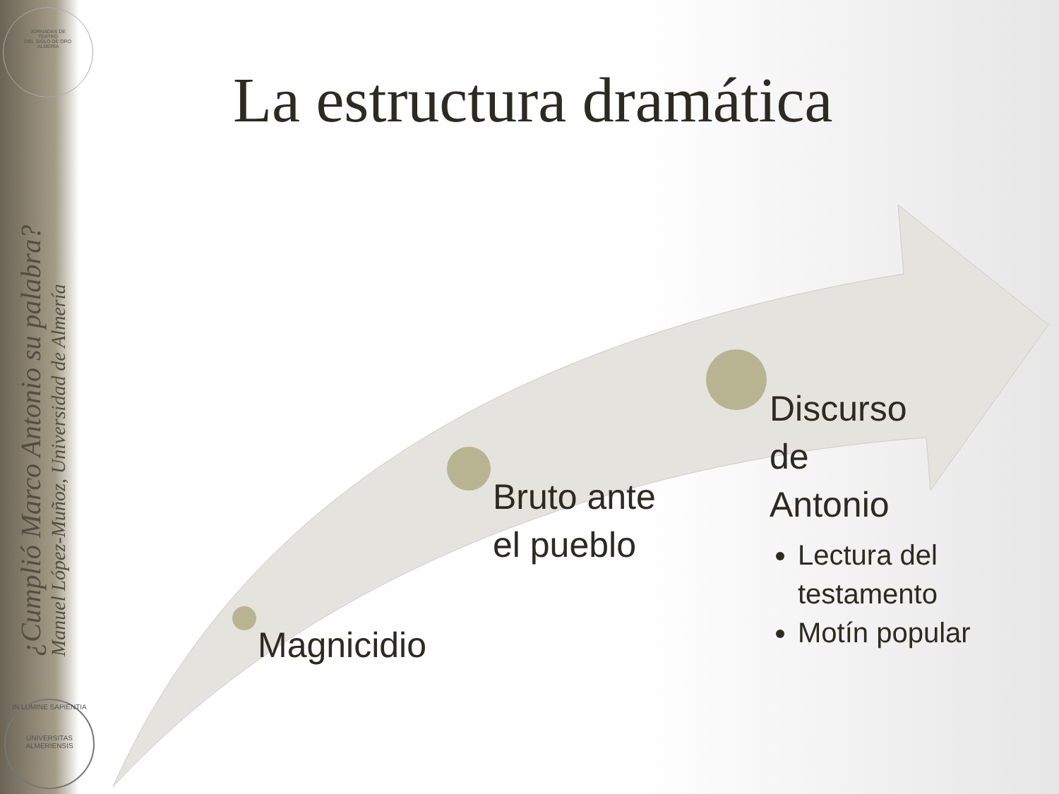JORNADAS DE
TEATRO
DEL SIGLO DE ORO
ALMERÍA
¿Cumplió Marco Antonio su palabra?
Manuel López-Muñoz, Universidad de Almería
IN LUMINE SAPIENTIA
UNIVERSITAS ALMERIENSIS
La estructura dramática
Magnicidio
Bruto ante
el pueblo
Discurso
de
Antonio
Lectura del testamento
Motín popular